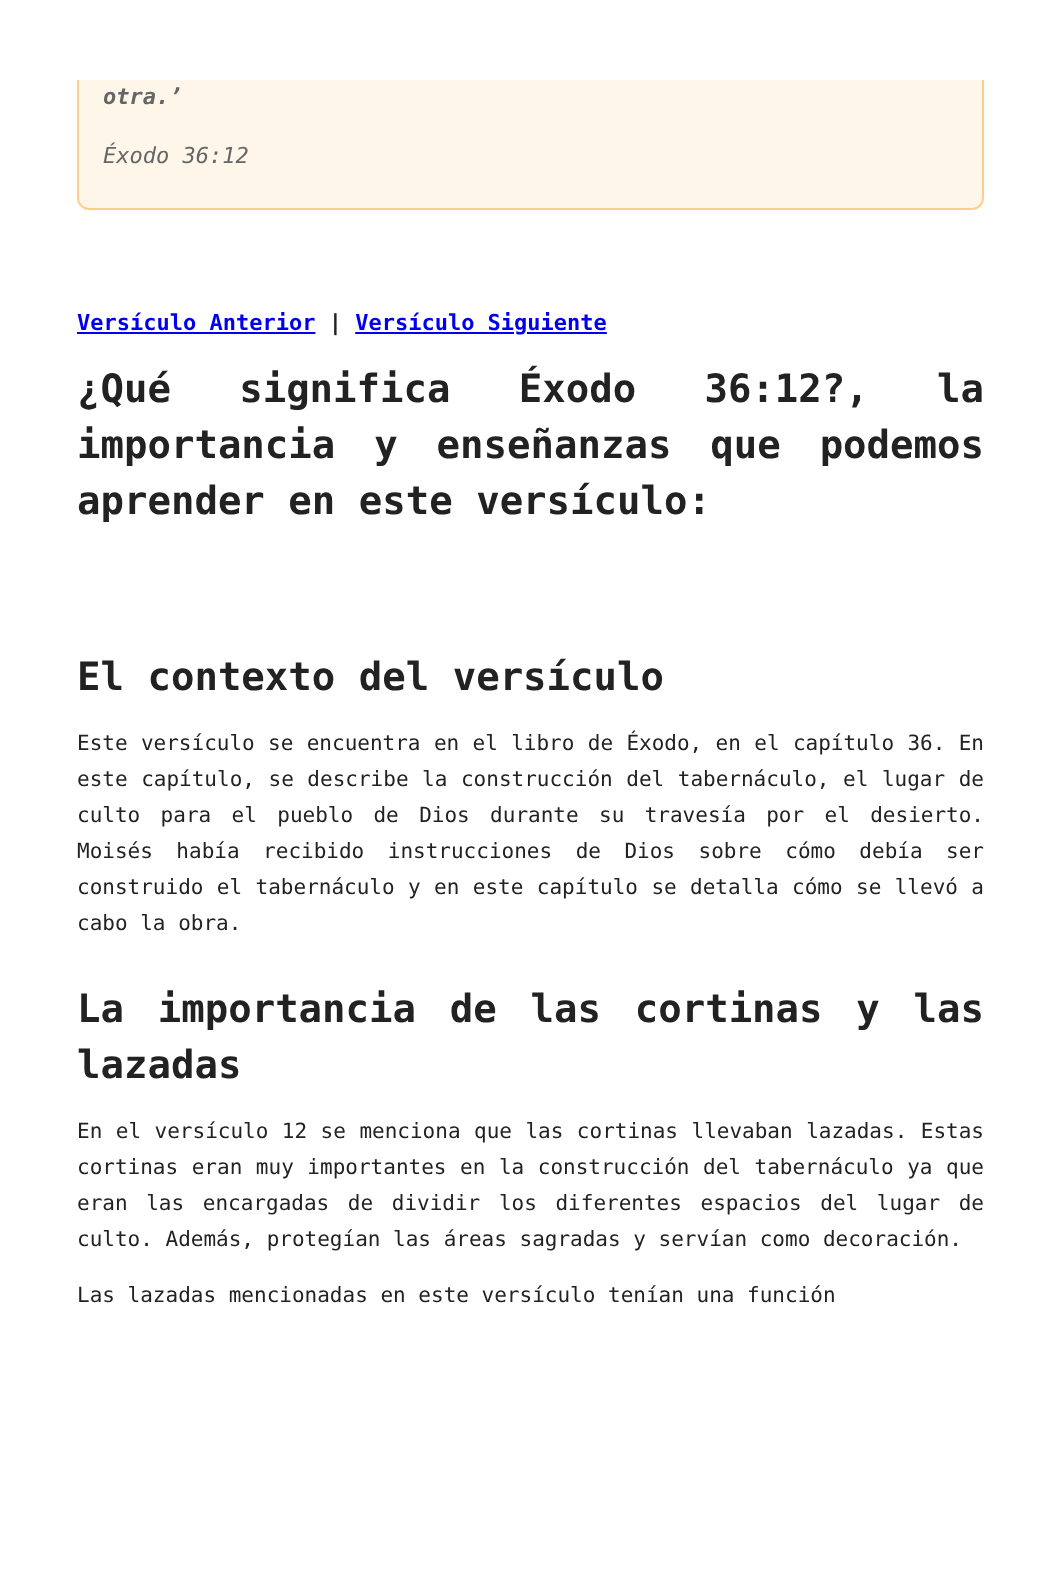otra.’
Éxodo 36:12
Versículo Anterior | Versículo Siguiente
¿Qué significa Éxodo 36:12?, la importancia y enseñanzas que podemos aprender en este versículo:
El contexto del versículo
Este versículo se encuentra en el libro de Éxodo, en el capítulo 36. En este capítulo, se describe la construcción del tabernáculo, el lugar de culto para el pueblo de Dios durante su travesía por el desierto. Moisés había recibido instrucciones de Dios sobre cómo debía ser construido el tabernáculo y en este capítulo se detalla cómo se llevó a cabo la obra.
La importancia de las cortinas y las lazadas
En el versículo 12 se menciona que las cortinas llevaban lazadas. Estas cortinas eran muy importantes en la construcción del tabernáculo ya que eran las encargadas de dividir los diferentes espacios del lugar de culto. Además, protegían las áreas sagradas y servían como decoración.
Las lazadas mencionadas en este versículo tenían una función